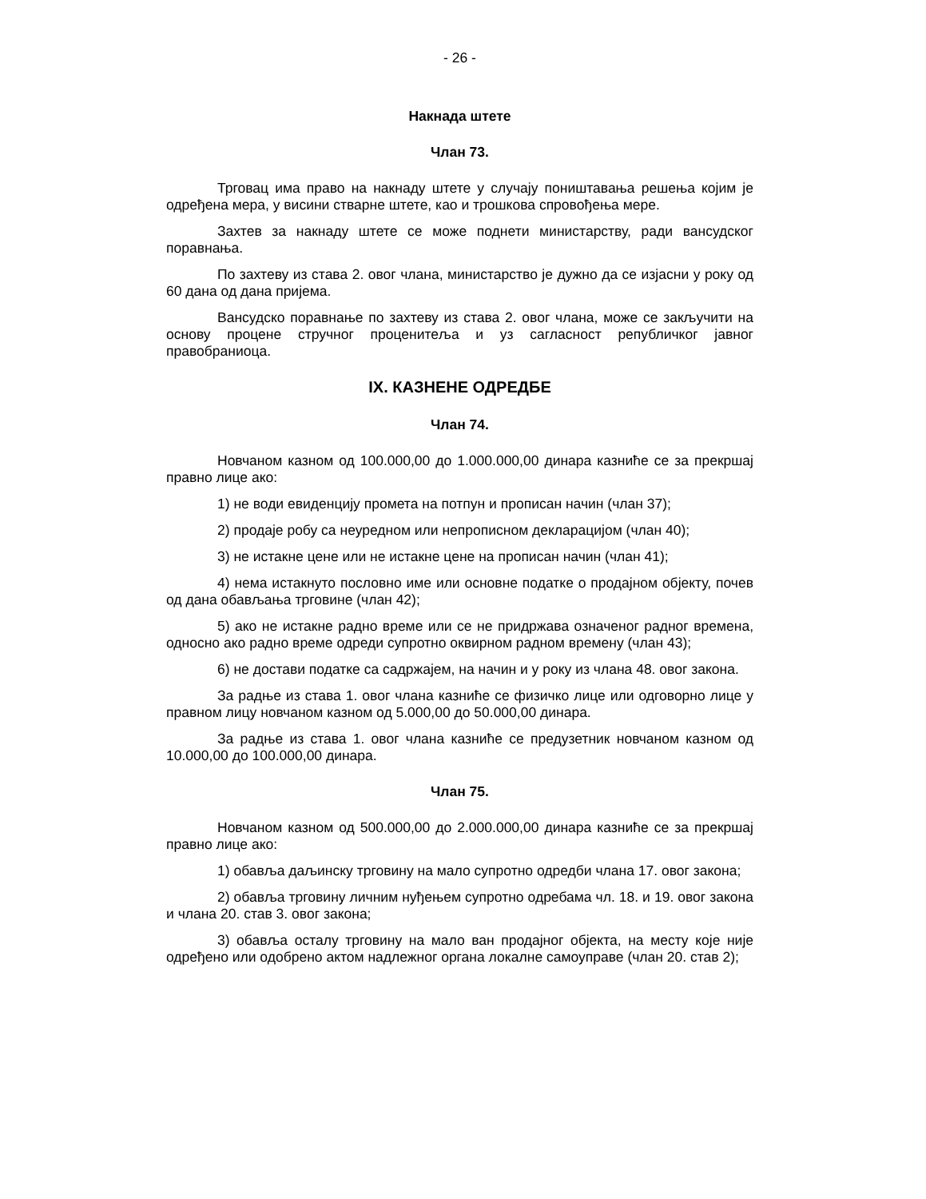- 26 -
Накнада штете
Члан 73.
Трговац има право на накнаду штете у случају поништавања решења којим је одређена мера, у висини стварне штете, као и трошкова спровођења мере.
Захтев за накнаду штете се може поднети министарству, ради вансудског поравнања.
По захтеву из става 2. овог члана, министарство је дужно да се изјасни у року од 60 дана од дана пријема.
Вансудско поравнање по захтеву из става 2. овог члана, може се закључити на основу процене стручног проценитеља и уз сагласност републичког јавног правобраниоца.
IX. КАЗНЕНЕ ОДРЕДБЕ
Члан 74.
Новчаном казном од 100.000,00 до 1.000.000,00 динара казниће се за прекршај правно лице ако:
1) не води евиденцију промета на потпун и прописан начин (члан 37);
2) продаје робу са неуредном или непрописном декларацијом (члан 40);
3) не истакне цене или не истакне цене на прописан начин (члан 41);
4) нема истакнуто пословно име или основне податке о продајном објекту, почев од дана обављања трговине (члан 42);
5) ако не истакне радно време или се не придржава означеног радног времена, односно ако радно време одреди супротно оквирном радном времену (члан 43);
6) не достави податке са садржајем, на начин и у року из члана 48. овог закона.
За радње из става 1. овог члана казниће се физичко лице или одговорно лице у правном лицу новчаном казном од 5.000,00 до 50.000,00 динара.
За радње из става 1. овог члана казниће се предузетник новчаном казном од 10.000,00 до 100.000,00 динара.
Члан 75.
Новчаном казном од 500.000,00 до 2.000.000,00 динара казниће се за прекршај правно лице ако:
1) обавља даљинску трговину на мало супротно одредби члана 17. овог закона;
2) обавља трговину личним нуђењем супротно одребама чл. 18. и 19. овог закона и члана 20. став 3. овог закона;
3) обавља осталу трговину на мало ван продајног објекта, на месту које није одређено или одобрено актом надлежног органа локалне самоуправе (члан 20. став 2);